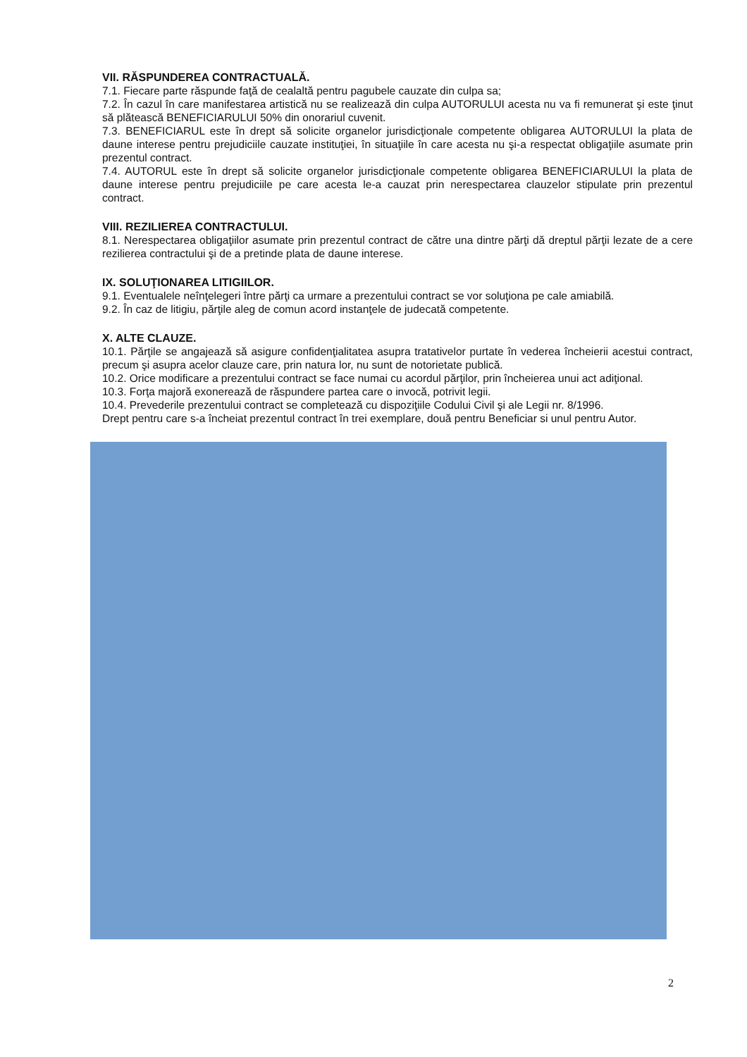VII. RĂSPUNDEREA CONTRACTUALĂ.
7.1. Fiecare parte răspunde faţă de cealaltă pentru pagubele cauzate din culpa sa;
7.2. În cazul în care manifestarea artistică nu se realizează din culpa AUTORULUI acesta nu va fi remunerat şi este ţinut să plătească BENEFICIARULUI 50% din onorariul cuvenit.
7.3. BENEFICIARUL este în drept să solicite organelor jurisdicţionale competente obligarea AUTORULUI la plata de daune interese pentru prejudiciile cauzate instituţiei, în situaţiile în care acesta nu şi-a respectat obligaţiile asumate prin prezentul contract.
7.4. AUTORUL este în drept să solicite organelor jurisdicţionale competente obligarea BENEFICIARULUI la plata de daune interese pentru prejudiciile pe care acesta le-a cauzat prin nerespectarea clauzelor stipulate prin prezentul contract.
VIII. REZILIEREA CONTRACTULUI.
8.1. Nerespectarea obligaţiilor asumate prin prezentul contract de către una dintre părţi dă dreptul părţii lezate de a cere rezilierea contractului şi de a pretinde plata de daune interese.
IX. SOLUŢIONAREA LITIGIILOR.
9.1. Eventualele neînţelegeri între părţi ca urmare a prezentului contract se vor soluţiona pe cale amiabilă.
9.2. În caz de litigiu, părţile aleg de comun acord instanţele de judecată competente.
X. ALTE CLAUZE.
10.1. Părţile se angajează să asigure confidenţialitatea asupra tratativelor purtate în vederea încheierii acestui contract, precum şi asupra acelor clauze care, prin natura lor, nu sunt de notorietate publică.
10.2. Orice modificare a prezentului contract se face numai cu acordul părţilor, prin încheierea unui act adiţional.
10.3. Forţa majoră exonerează de răspundere partea care o invocă, potrivit legii.
10.4. Prevederile prezentului contract se completează cu dispoziţiile Codului Civil şi ale Legii nr. 8/1996.
Drept pentru care s-a încheiat prezentul contract în trei exemplare, două pentru Beneficiar si unul pentru Autor.
2